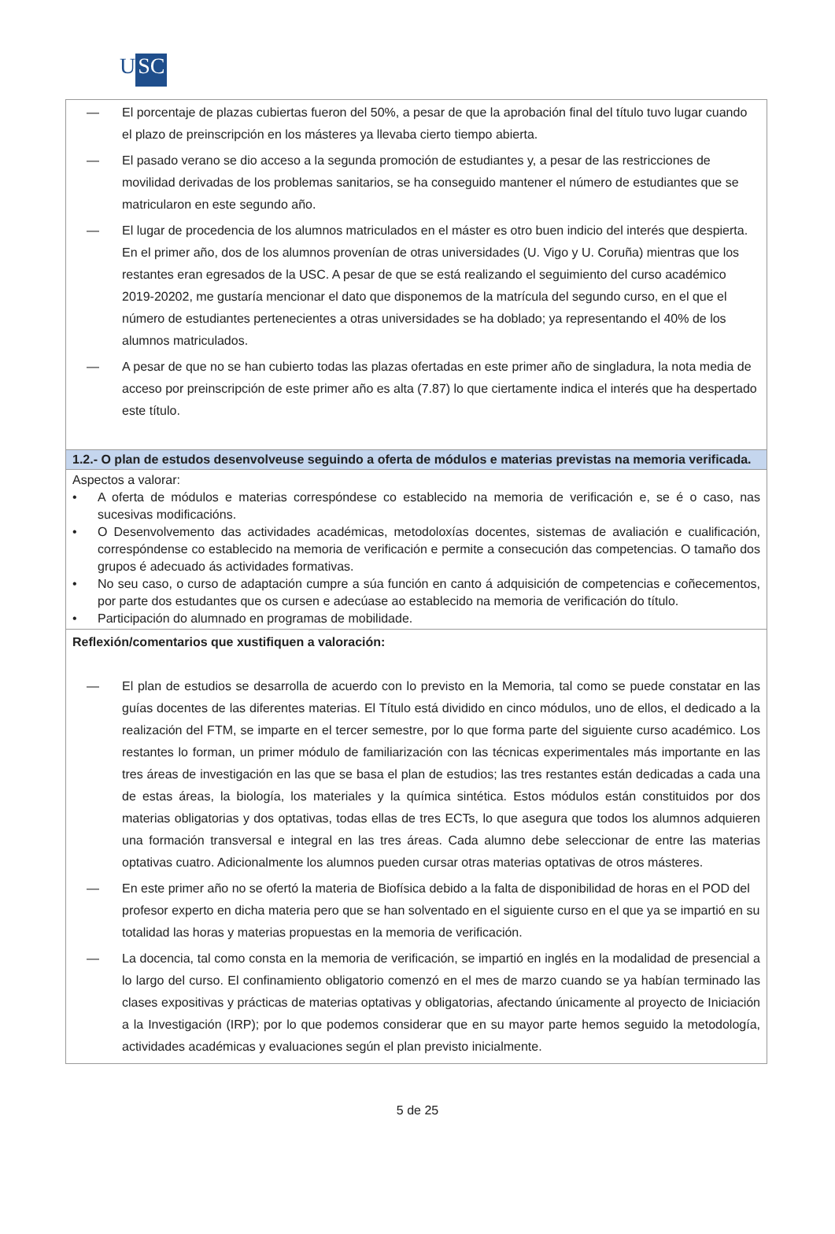U SC
| — El porcentaje de plazas cubiertas fueron del 50%, a pesar de que la aprobación final del título tuvo lugar cuando el plazo de preinscripción en los másteres ya llevaba cierto tiempo abierta. — El pasado verano se dio acceso a la segunda promoción de estudiantes y, a pesar de las restricciones de movilidad derivadas de los problemas sanitarios, se ha conseguido mantener el número de estudiantes que se matricularon en este segundo año. — El lugar de procedencia de los alumnos matriculados en el máster es otro buen indicio del interés que despierta. En el primer año, dos de los alumnos provenían de otras universidades (U. Vigo y U. Coruña) mientras que los restantes eran egresados de la USC. A pesar de que se está realizando el seguimiento del curso académico 2019-20202, me gustaría mencionar el dato que disponemos de la matrícula del segundo curso, en el que el número de estudiantes pertenecientes a otras universidades se ha doblado; ya representando el 40% de los alumnos matriculados. — A pesar de que no se han cubierto todas las plazas ofertadas en este primer año de singladura, la nota media de acceso por preinscripción de este primer año es alta (7.87) lo que ciertamente indica el interés que ha despertado este título. |
| 1.2.- O plan de estudos desenvolveuse seguindo a oferta de módulos e materias previstas na memoria verificada. |
| Aspectos a valorar: • A oferta de módulos e materias correspóndese co establecido na memoria de verificación e, se é o caso, nas sucesivas modificacións. • O Desenvolvemento das actividades académicas, metodoloxías docentes, sistemas de avaliación e cualificación, correspóndense co establecido na memoria de verificación e permite a consecución das competencias. O tamaño dos grupos é adecuado ás actividades formativas. • No seu caso, o curso de adaptación cumpre a súa función en canto á adquisición de competencias e coñecementos, por parte dos estudantes que os cursen e adecúase ao establecido na memoria de verificación do título. • Participación do alumnado en programas de mobilidade. |
| Reflexión/comentarios que xustifiquen a valoración: — El plan de estudios se desarrolla de acuerdo con lo previsto en la Memoria, tal como se puede constatar en las guías docentes de las diferentes materias. El Título está dividido en cinco módulos, uno de ellos, el dedicado a la realización del FTM, se imparte en el tercer semestre, por lo que forma parte del siguiente curso académico. Los restantes lo forman, un primer módulo de familiarización con las técnicas experimentales más importante en las tres áreas de investigación en las que se basa el plan de estudios; las tres restantes están dedicadas a cada una de estas áreas, la biología, los materiales y la química sintética. Estos módulos están constituidos por dos materias obligatorias y dos optativas, todas ellas de tres ECTs, lo que asegura que todos los alumnos adquieren una formación transversal e integral en las tres áreas. Cada alumno debe seleccionar de entre las materias optativas cuatro. Adicionalmente los alumnos pueden cursar otras materias optativas de otros másteres. — En este primer año no se ofertó la materia de Biofísica debido a la falta de disponibilidad de horas en el POD del profesor experto en dicha materia pero que se han solventado en el siguiente curso en el que ya se impartió en su totalidad las horas y materias propuestas en la memoria de verificación. — La docencia, tal como consta en la memoria de verificación, se impartió en inglés en la modalidad de presencial a lo largo del curso. El confinamiento obligatorio comenzó en el mes de marzo cuando se ya habían terminado las clases expositivas y prácticas de materias optativas y obligatorias, afectando únicamente al proyecto de Iniciación a la Investigación (IRP); por lo que podemos considerar que en su mayor parte hemos seguido la metodología, actividades académicas y evaluaciones según el plan previsto inicialmente. |
5 de 25